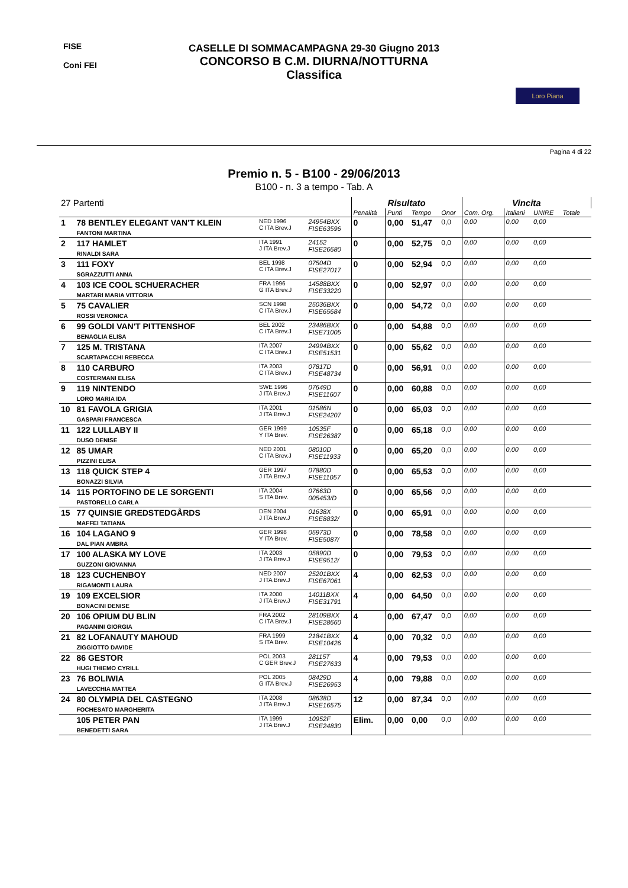FISE
Coni FEI
CASELLE DI SOMMACAMPAGNA 29-30 Giugno 2013
CONCORSO B C.M. DIURNA/NOTTURNA
Classifica
Loro Piana
Pagina 4 di 22
Premio n. 5 - B100 - 29/06/2013
B100 - n. 3 a tempo - Tab. A
| 27 Partenti | | | | Risultato | | | | Vincita | | | | |
| --- | --- | --- | --- | --- | --- | --- | --- | --- | --- | --- | --- | --- |
| | | | | Penalità | Punti | Tempo | Onor | Com. Org. | Italiani | UNIRE | Totale | |
| 1 | 78 BENTLEY ELEGANT VAN'T KLEIN FANTONI MARTINA | NED 1996 C ITA Brev.J | 24954BXX FISE63596 | 0 | 0,00 | 51,47 | 0,0 | 0,00 | 0,00 | 0,00 | | |
| 2 | 117 HAMLET RINALDI SARA | ITA 1991 J ITA Brev.J | 24152 FISE26680 | 0 | 0,00 | 52,75 | 0,0 | 0,00 | 0,00 | 0,00 | | |
| 3 | 111 FOXY SGRAZZUTTI ANNA | BEL 1998 C ITA Brev.J | 07504D FISE27017 | 0 | 0,00 | 52,94 | 0,0 | 0,00 | 0,00 | 0,00 | | |
| 4 | 103 ICE COOL SCHUERACHER MARTARI MARIA VITTORIA | FRA 1996 G ITA Brev.J | 14588BXX FISE33220 | 0 | 0,00 | 52,97 | 0,0 | 0,00 | 0,00 | 0,00 | | |
| 5 | 75 CAVALIER ROSSI VERONICA | SCN 1998 C ITA Brev.J | 25036BXX FISE65684 | 0 | 0,00 | 54,72 | 0,0 | 0,00 | 0,00 | 0,00 | | |
| 6 | 99 GOLDI VAN'T PITTENSHOF BENAGLIA ELISA | BEL 2002 C ITA Brev.J | 23486BXX FISE71005 | 0 | 0,00 | 54,88 | 0,0 | 0,00 | 0,00 | 0,00 | | |
| 7 | 125 M. TRISTANA SCARTAPACCHI REBECCA | ITA 2007 C ITA Brev.J | 24994BXX FISE51531 | 0 | 0,00 | 55,62 | 0,0 | 0,00 | 0,00 | 0,00 | | |
| 8 | 110 CARBURO COSTERMANI ELISA | ITA 2003 C ITA Brev.J | 07817D FISE48734 | 0 | 0,00 | 56,91 | 0,0 | 0,00 | 0,00 | 0,00 | | |
| 9 | 119 NINTENDO LORO MARIA IDA | SWE 1996 J ITA Brev.J | 07649D FISE11607 | 0 | 0,00 | 60,88 | 0,0 | 0,00 | 0,00 | 0,00 | | |
| 10 | 81 FAVOLA GRIGIA GASPARI FRANCESCA | ITA 2001 J ITA Brev.J | 01586N FISE24207 | 0 | 0,00 | 65,03 | 0,0 | 0,00 | 0,00 | 0,00 | | |
| 11 | 122 LULLABY II DUSO DENISE | GER 1999 Y ITA Brev. | 10535F FISE26387 | 0 | 0,00 | 65,18 | 0,0 | 0,00 | 0,00 | 0,00 | | |
| 12 | 85 UMAR PIZZINI ELISA | NED 2001 C ITA Brev.J | 08010D FISE11933 | 0 | 0,00 | 65,20 | 0,0 | 0,00 | 0,00 | 0,00 | | |
| 13 | 118 QUICK STEP 4 BONAZZI SILVIA | GER 1997 J ITA Brev.J | 07880D FISE11057 | 0 | 0,00 | 65,53 | 0,0 | 0,00 | 0,00 | 0,00 | | |
| 14 | 115 PORTOFINO DE LE SORGENTI PASTORELLO CARLA | ITA 2004 S ITA Brev. | 07663D 005453/D | 0 | 0,00 | 65,56 | 0,0 | 0,00 | 0,00 | 0,00 | | |
| 15 | 77 QUINSIE GREDSTEDGÅRDS MAFFEI TATIANA | DEN 2004 J ITA Brev.J | 01638X FISE8832/ | 0 | 0,00 | 65,91 | 0,0 | 0,00 | 0,00 | 0,00 | | |
| 16 | 104 LAGANO 9 DAL PIAN AMBRA | GER 1998 Y ITA Brev. | 05973D FISE5087/ | 0 | 0,00 | 78,58 | 0,0 | 0,00 | 0,00 | 0,00 | | |
| 17 | 100 ALASKA MY LOVE GUZZONI GIOVANNA | ITA 2003 J ITA Brev.J | 05890D FISE9512/ | 0 | 0,00 | 79,53 | 0,0 | 0,00 | 0,00 | 0,00 | | |
| 18 | 123 CUCHENBOY RIGAMONTI LAURA | NED 2007 J ITA Brev.J | 25201BXX FISE67061 | 4 | 0,00 | 62,53 | 0,0 | 0,00 | 0,00 | 0,00 | | |
| 19 | 109 EXCELSIOR BONACINI DENISE | ITA 2000 J ITA Brev.J | 14011BXX FISE31791 | 4 | 0,00 | 64,50 | 0,0 | 0,00 | 0,00 | 0,00 | | |
| 20 | 106 OPIUM DU BLIN PAGANINI GIORGIA | FRA 2002 C ITA Brev.J | 28109BXX FISE28660 | 4 | 0,00 | 67,47 | 0,0 | 0,00 | 0,00 | 0,00 | | |
| 21 | 82 LOFANAUTY MAHOUD ZIGGIOTTO DAVIDE | FRA 1999 S ITA Brev. | 21841BXX FISE10426 | 4 | 0,00 | 70,32 | 0,0 | 0,00 | 0,00 | 0,00 | | |
| 22 | 86 GESTOR HUGI THIEMO CYRILL | POL 2003 C GER Brev.J | 28115T FISE27633 | 4 | 0,00 | 79,53 | 0,0 | 0,00 | 0,00 | 0,00 | | |
| 23 | 76 BOLIWIA LAVECCHIA MATTEA | POL 2005 G ITA Brev.J | 08429D FISE26953 | 4 | 0,00 | 79,88 | 0,0 | 0,00 | 0,00 | 0,00 | | |
| 24 | 80 OLYMPIA DEL CASTEGNO FOCHESATO MARGHERITA | ITA 2008 J ITA Brev.J | 08638D FISE16575 | 12 | 0,00 | 87,34 | 0,0 | 0,00 | 0,00 | 0,00 | | |
| | 105 PETER PAN BENEDETTI SARA | ITA 1999 J ITA Brev.J | 10952F FISE24830 | Elim. | 0,00 | 0,00 | 0,0 | 0,00 | 0,00 | 0,00 | | |